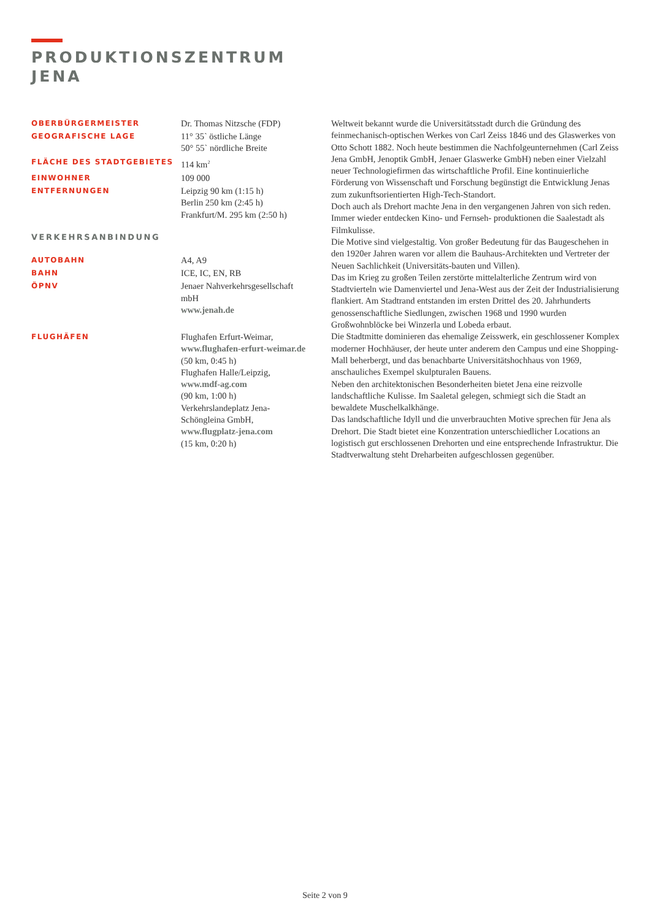PRODUKTIONSZENTRUM
JENA
| OBERBÜRGERMEISTER | Dr. Thomas Nitzsche (FDP) |
| GEOGRAFISCHE LAGE | 11° 35` östliche Länge 50° 55` nördliche Breite |
| FLÄCHE DES STADTGEBIETES | 114 km<sup>2</sup> |
| EINWOHNER | 109 000 |
| ENTFERNUNGEN | Leipzig 90 km (1:15 h) Berlin 250 km (2:45 h) Frankfurt/M. 295 km (2:50 h) |
| VERKEHRSANBINDUNG | |
| AUTOBAHN | A4, A9 |
| BAHN | ICE, IC, EN, RB |
| ÖPNV | Jenaer Nahverkehrsgesellschaft mbH www.jenah.de |
| FLUGHÄFEN | Flughafen Erfurt-Weimar, www.flughafen-erfurt-weimar.de (50 km, 0:45 h) Flughafen Halle/Leipzig, www.mdf-ag.com (90 km, 1:00 h) Verkehrslandeplatz Jena- Schöngleina GmbH, www.flugplatz-jena.com (15 km, 0:20 h) |
Weltweit bekannt wurde die Universitätsstadt durch die Gründung des feinmechanisch-optischen Werkes von Carl Zeiss 1846 und des Glaswerkes von Otto Schott 1882. Noch heute bestimmen die Nachfolgeunternehmen (Carl Zeiss Jena GmbH, Jenoptik GmbH, Jenaer Glaswerke GmbH) neben einer Vielzahl neuer Technologiefirmen das wirtschaftliche Profil. Eine kontinuierliche Förderung von Wissenschaft und Forschung begünstigt die Entwicklung Jenas zum zukunftsorientierten High-Tech-Standort.
Doch auch als Drehort machte Jena in den vergangenen Jahren von sich reden. Immer wieder entdecken Kino- und Fernseh- produktionen die Saalestadt als Filmkulisse.
Die Motive sind vielgestaltig. Von großer Bedeutung für das Baugeschehen in den 1920er Jahren waren vor allem die Bauhaus-Architekten und Vertreter der Neuen Sachlichkeit (Universitäts-bauten und Villen).
Das im Krieg zu großen Teilen zerstörte mittelalterliche Zentrum wird von Stadtvierteln wie Damenviertel und Jena-West aus der Zeit der Industrialisierung flankiert. Am Stadtrand entstanden im ersten Drittel des 20. Jahrhunderts genossenschaftliche Siedlungen, zwischen 1968 und 1990 wurden Großwohnblöcke bei Winzerla und Lobeda erbaut.
Die Stadtmitte dominieren das ehemalige Zeisswerk, ein geschlossener Komplex moderner Hochhäuser, der heute unter anderem den Campus und eine Shopping-Mall beherbergt, und das benachbarte Universitätshochhaus von 1969, anschauliches Exempel skulpturalen Bauens.
Neben den architektonischen Besonderheiten bietet Jena eine reizvolle landschaftliche Kulisse. Im Saaletal gelegen, schmiegt sich die Stadt an bewaldete Muschelkalkhänge.
Das landschaftliche Idyll und die unverbrauchten Motive sprechen für Jena als Drehort. Die Stadt bietet eine Konzentration unterschiedlicher Locations an logistisch gut erschlossenen Drehorten und eine entsprechende Infrastruktur. Die Stadtverwaltung steht Dreharbeiten aufgeschlossen gegenüber.
Seite 2 von 9